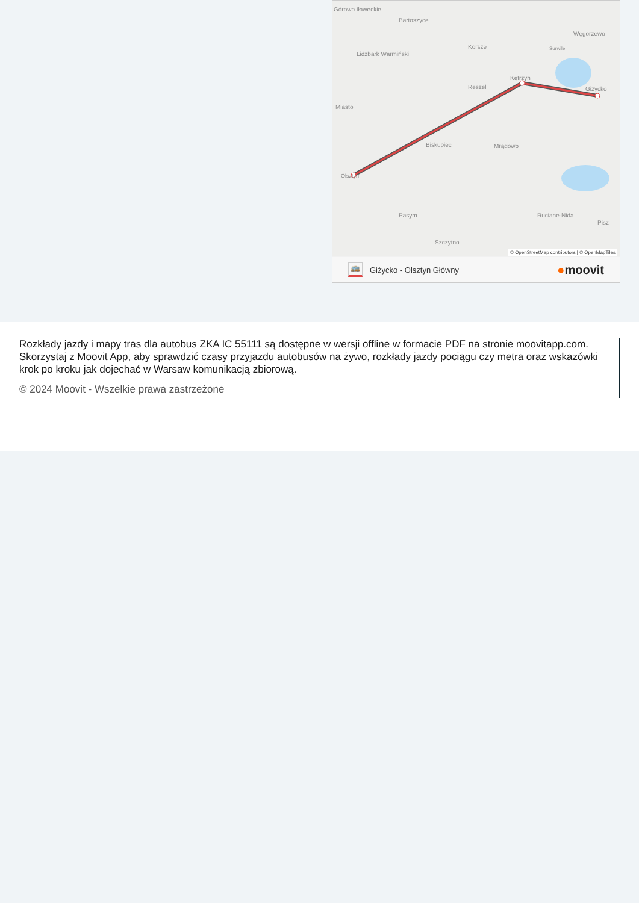Górowo Iławeckie
Bartoszyce
Węgorzewo
Korsze
Surwile
Lidzbark Warmiński
Kętrzyn
Reszel
Giżycko
Miasto
Biskupiec
Mrągowo
Olsztyn
Pasym
Ruciane-Nida
Pisz
Szczytno
© OpenStreetMap contributors | © OpenMapTiles
🚌 Giżycko - Olsztyn Główny ●moovit
Rozkłady jazdy i mapy tras dla autobus ZKA IC 55111 są dostępne w wersji offline w formacie PDF na stronie moovitapp.com. Skorzystaj z Moovit App, aby sprawdzić czasy przyjazdu autobusów na żywo, rozkłady jazdy pociągu czy metra oraz wskazówki krok po kroku jak dojechać w Warsaw komunikacją zbiorową.
© 2024 Moovit - Wszelkie prawa zastrzeżone